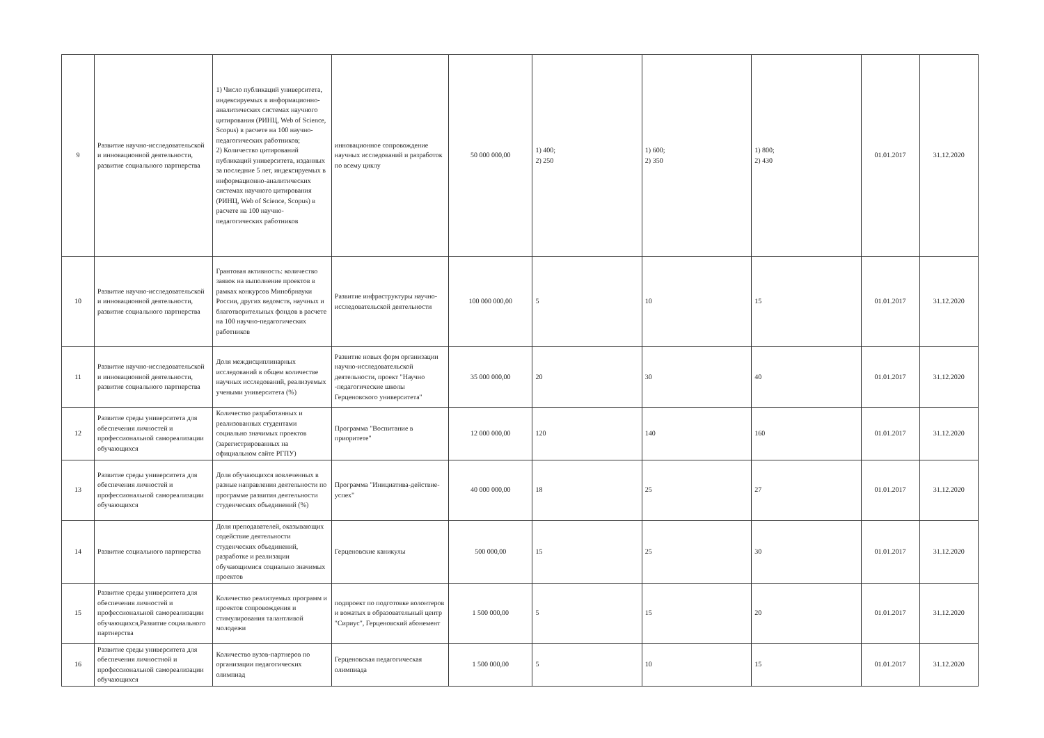| 9 | Развитие научно-исследовательской и инновационной деятельности, развитие социального партнерства | 1) Число публикаций университета, индексируемых в информационно-аналитических системах научного цитирования (РИНЦ, Web of Science, Scopus) в расчете на 100 научно-педагогических работников; 2) Количество цитирований публикаций университета, изданных за последние 5 лет, индексируемых в информационно-аналитических системах научного цитирования (РИНЦ, Web of Science, Scopus) в расчете на 100 научно-педагогических работников | инновационное сопровождение научных исследований и разработок по всему циклу | 50 000 000,00 | 1) 400; 2) 250 | 1) 600; 2) 350 | 1) 800; 2) 430 | 01.01.2017 | 31.12.2020 |
| 10 | Развитие научно-исследовательской и инновационной деятельности, развитие социального партнерства | Грантовая активность: количество заявок на выполнение проектов в рамках конкурсов Минобрнауки России, других ведомств, научных и благотворительных фондов в расчете на 100 научно-педагогических работников | Развитие инфраструктуры научно-исследовательской деятельности | 100 000 000,00 | 5 | 10 | 15 | 01.01.2017 | 31.12.2020 |
| 11 | Развитие научно-исследовательской и инновационной деятельности, развитие социального партнерства | Доля междисциплинарных исследований в общем количестве научных исследований, реализуемых учеными университета (%) | Развитие новых форм организации научно-исследовательской деятельности, проект "Научно -педагогические школы Герценовского университета" | 35 000 000,00 | 20 | 30 | 40 | 01.01.2017 | 31.12.2020 |
| 12 | Развитие среды университета для обеспечения личностей и профессиональной самореализации обучающихся | Количество разработанных и реализованных студентами социально значимых проектов (зарегистрированных на официальном сайте РГПУ) | Программа "Воспитание в приоритете" | 12 000 000,00 | 120 | 140 | 160 | 01.01.2017 | 31.12.2020 |
| 13 | Развитие среды университета для обеспечения личностей и профессиональной самореализации обучающихся | Доля обучающихся вовлеченных в разные направления деятельности по программе развития деятельности студенческих объединений (%) | Программа "Инициатива-действие-успех" | 40 000 000,00 | 18 | 25 | 27 | 01.01.2017 | 31.12.2020 |
| 14 | Развитие социального партнерства | Доля преподавателей, оказывающих содействие деятельности студенческих объединений, разработке и реализации обучающимися социально значимых проектов | Герценовские каникулы | 500 000,00 | 15 | 25 | 30 | 01.01.2017 | 31.12.2020 |
| 15 | Развитие среды университета для обеспечения личностей и профессиональной самореализации обучающихся,Развитие социального партнерства | Количество реализуемых программ и проектов сопровождения и стимулирования талантливой молодежи | подпроект по подготовке волонтеров и вожатых в образовательный центр "Сириус", Герценовский абонемент | 1 500 000,00 | 5 | 15 | 20 | 01.01.2017 | 31.12.2020 |
| 16 | Развитие среды университета для обеспечения личностной и профессиональной самореализации обучающихся | Количество вузов-партнеров по организации педагогических олимпиад | Герценовская педагогическая олимпиада | 1 500 000,00 | 5 | 10 | 15 | 01.01.2017 | 31.12.2020 |